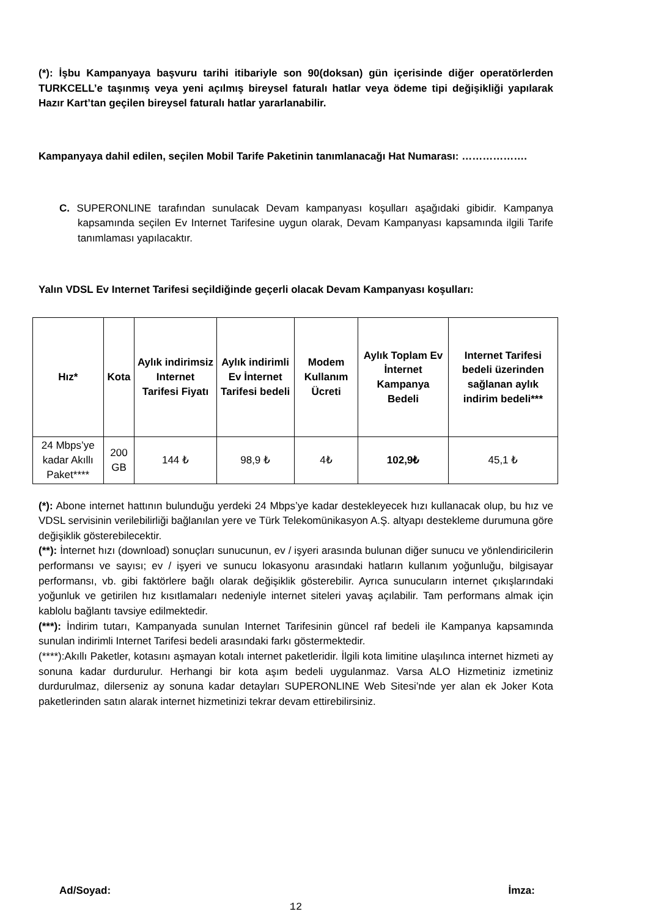(*): İşbu Kampanyaya başvuru tarihi itibariyle son 90(doksan) gün içerisinde diğer operatörlerden TURKCELL’e taşınmış veya yeni açılmış bireysel faturalı hatlar veya ödeme tipi değişikliği yapılarak Hazır Kart’tan geçilen bireysel faturalı hatlar yararlanabilir.
Kampanyaya dahil edilen, seçilen Mobil Tarife Paketinin tanımlanacağı Hat Numarası: ……………….
C. SUPERONLINE tarafından sunulacak Devam kampanyası koşulları aşağıdaki gibidir. Kampanya kapsamında seçilen Ev Internet Tarifesine uygun olarak, Devam Kampanyası kapsamında ilgili Tarife tanımlaması yapılacaktır.
Yalın VDSL Ev Internet Tarifesi seçildiğinde geçerli olacak Devam Kampanyası koşulları:
| Hız* | Kota | Aylık indirimsiz Internet Tarifesi Fiyatı | Aylık indirimli Ev İnternet Tarifesi bedeli | Modem Kullanım Ücreti | Aylık Toplam Ev İnternet Kampanya Bedeli | Internet Tarifesi bedeli üzerinden sağlanan aylık indirim bedeli*** |
| --- | --- | --- | --- | --- | --- | --- |
| 24 Mbps’ye kadar Akıllı Paket**** | 200 GB | 144 ₺ | 98,9 ₺ | 4₺ | 102,9₺ | 45,1 ₺ |
(*): Abone internet hattının bulunduğu yerdeki 24 Mbps’ye kadar destekleyecek hızı kullanacak olup, bu hız ve VDSL servisinin verilebilirliği bağlanılan yere ve Türk Telekomünikasyon A.Ş. altyapı destekleme durumuna göre değişiklik gösterebilecektir.
(**): İnternet hızı (download) sonuçları sunucunun, ev / işyeri arasında bulunan diğer sunucu ve yönlendiricilerin performansı ve sayısı; ev / işyeri ve sunucu lokasyonu arasındaki hatların kullanım yoğunluğu, bilgisayar performansı, vb. gibi faktörlere bağlı olarak değişiklik gösterebilir. Ayrıca sunucuların internet çıkışlarındaki yoğunluk ve getirilen hız kısıtlamaları nedeniyle internet siteleri yavaş açılabilir. Tam performans almak için kablolu bağlantı tavsiye edilmektedir.
(***): İndirim tutarı, Kampanyada sunulan Internet Tarifesinin güncel raf bedeli ile Kampanya kapsamında sunulan indirimli Internet Tarifesi bedeli arasındaki farkı göstermektedir.
(****):Akıllı Paketler, kotasını aşmayan kotalı internet paketleridir. İlgili kota limitine ulaşılınca internet hizmeti ay sonuna kadar durdurulur. Herhangi bir kota aşım bedeli uygulanmaz. Varsa ALO Hizmetiniz izmetiniz durdurulmaz, dilerseniz ay sonuna kadar detayları SUPERONLINE Web Sitesi’nde yer alan ek Joker Kota paketlerinden satın alarak internet hizmetinizi tekrar devam ettirebilirsiniz.
Ad/Soyad: İmza:
12